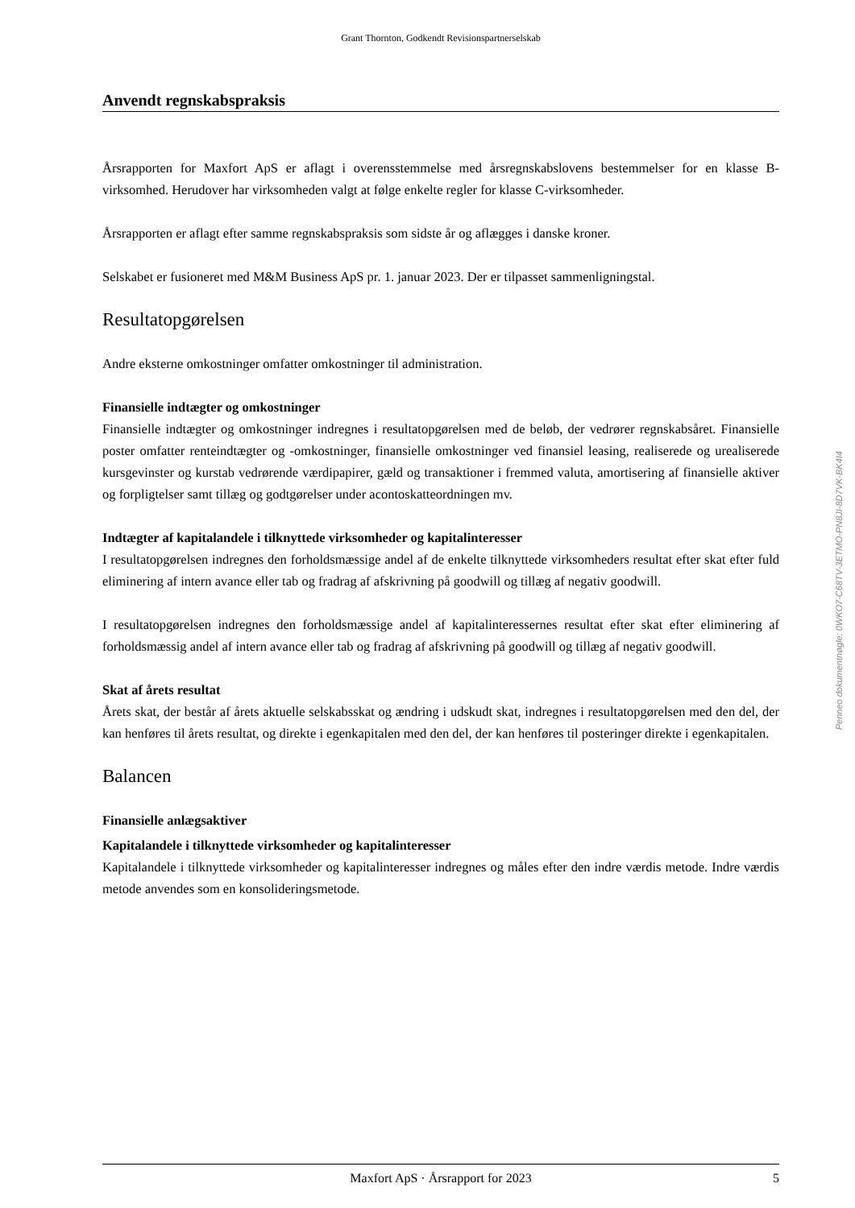Grant Thornton, Godkendt Revisionspartnerselskab
Anvendt regnskabspraksis
Årsrapporten for Maxfort ApS er aflagt i overensstemmelse med årsregnskabslovens bestemmelser for en klasse B-virksomhed. Herudover har virksomheden valgt at følge enkelte regler for klasse C-virksomheder.
Årsrapporten er aflagt efter samme regnskabspraksis som sidste år og aflægges i danske kroner.
Selskabet er fusioneret med M&M Business ApS pr. 1. januar 2023. Der er tilpasset sammenligningstal.
Resultatopgørelsen
Andre eksterne omkostninger omfatter omkostninger til administration.
Finansielle indtægter og omkostninger
Finansielle indtægter og omkostninger indregnes i resultatopgørelsen med de beløb, der vedrører regnskabsåret. Finansielle poster omfatter renteindtægter og -omkostninger, finansielle omkostninger ved finansiel leasing, realiserede og urealiserede kursgevinster og kurstab vedrørende værdipapirer, gæld og transaktioner i fremmed valuta, amortisering af finansielle aktiver og forpligtelser samt tillæg og godtgørelser under acontoskatteordningen mv.
Indtægter af kapitalandele i tilknyttede virksomheder og kapitalinteresser
I resultatopgørelsen indregnes den forholdsmæssige andel af de enkelte tilknyttede virksomheders resultat efter skat efter fuld eliminering af intern avance eller tab og fradrag af afskrivning på goodwill og tillæg af negativ goodwill.
I resultatopgørelsen indregnes den forholdsmæssige andel af kapitalinteressernes resultat efter skat efter eliminering af forholdsmæssig andel af intern avance eller tab og fradrag af afskrivning på goodwill og tillæg af negativ goodwill.
Skat af årets resultat
Årets skat, der består af årets aktuelle selskabsskat og ændring i udskudt skat, indregnes i resultatopgørelsen med den del, der kan henføres til årets resultat, og direkte i egenkapitalen med den del, der kan henføres til posteringer direkte i egenkapitalen.
Balancen
Finansielle anlægsaktiver
Kapitalandele i tilknyttede virksomheder og kapitalinteresser
Kapitalandele i tilknyttede virksomheder og kapitalinteresser indregnes og måles efter den indre værdis metode. Indre værdis metode anvendes som en konsolideringsmetode.
Penneo dokumentnøgle: 0WKO7-C68TV-3ETMO-PN8JI-8D7VK-BK4I4
Maxfort ApS · Årsrapport for 2023 5